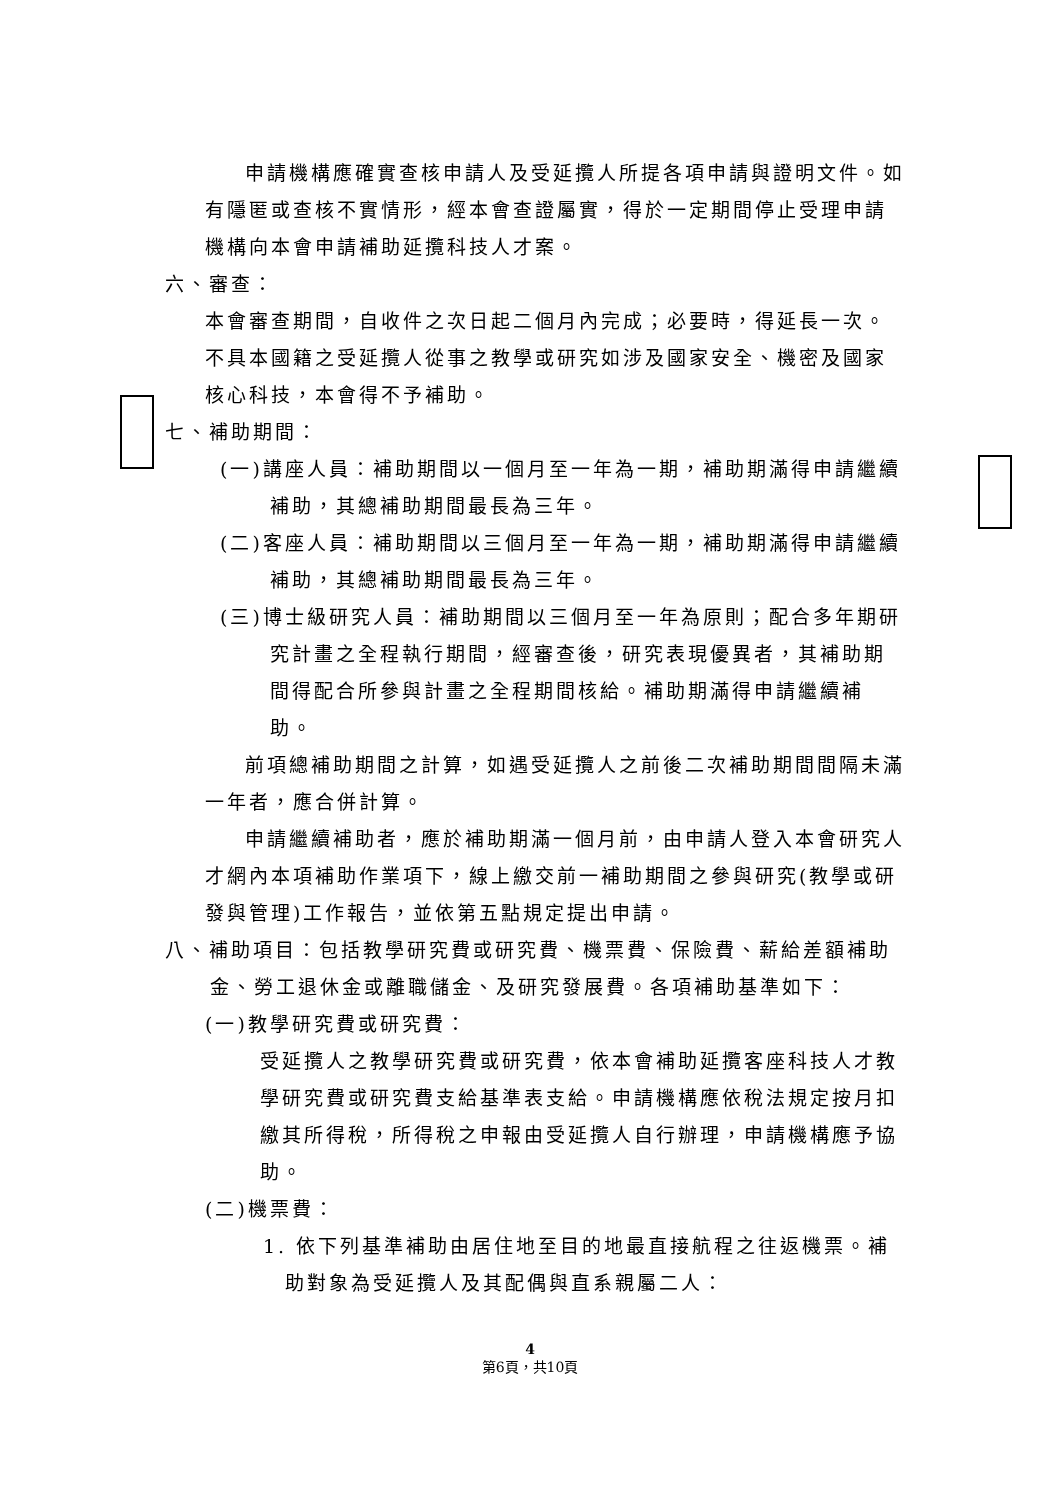申請機構應確實查核申請人及受延攬人所提各項申請與證明文件。如有隱匿或查核不實情形，經本會查證屬實，得於一定期間停止受理申請機構向本會申請補助延攬科技人才案。
六、審查：
本會審查期間，自收件之次日起二個月內完成；必要時，得延長一次。不具本國籍之受延攬人從事之教學或研究如涉及國家安全、機密及國家核心科技，本會得不予補助。
七、補助期間：
(一)講座人員：補助期間以一個月至一年為一期，補助期滿得申請繼續補助，其總補助期間最長為三年。
(二)客座人員：補助期間以三個月至一年為一期，補助期滿得申請繼續補助，其總補助期間最長為三年。
(三)博士級研究人員：補助期間以三個月至一年為原則；配合多年期研究計畫之全程執行期間，經審查後，研究表現優異者，其補助期間得配合所參與計畫之全程期間核給。補助期滿得申請繼續補助。
前項總補助期間之計算，如遇受延攬人之前後二次補助期間間隔未滿一年者，應合併計算。
申請繼續補助者，應於補助期滿一個月前，由申請人登入本會研究人才網內本項補助作業項下，線上繳交前一補助期間之參與研究(教學或研發與管理)工作報告，並依第五點規定提出申請。
八、補助項目：包括教學研究費或研究費、機票費、保險費、薪給差額補助金、勞工退休金或離職儲金、及研究發展費。各項補助基準如下：
(一)教學研究費或研究費：
受延攬人之教學研究費或研究費，依本會補助延攬客座科技人才教學研究費或研究費支給基準表支給。申請機構應依稅法規定按月扣繳其所得稅，所得稅之申報由受延攬人自行辦理，申請機構應予協助。
(二)機票費：
1. 依下列基準補助由居住地至目的地最直接航程之往返機票。補助對象為受延攬人及其配偶與直系親屬二人：
4
第6頁，共10頁